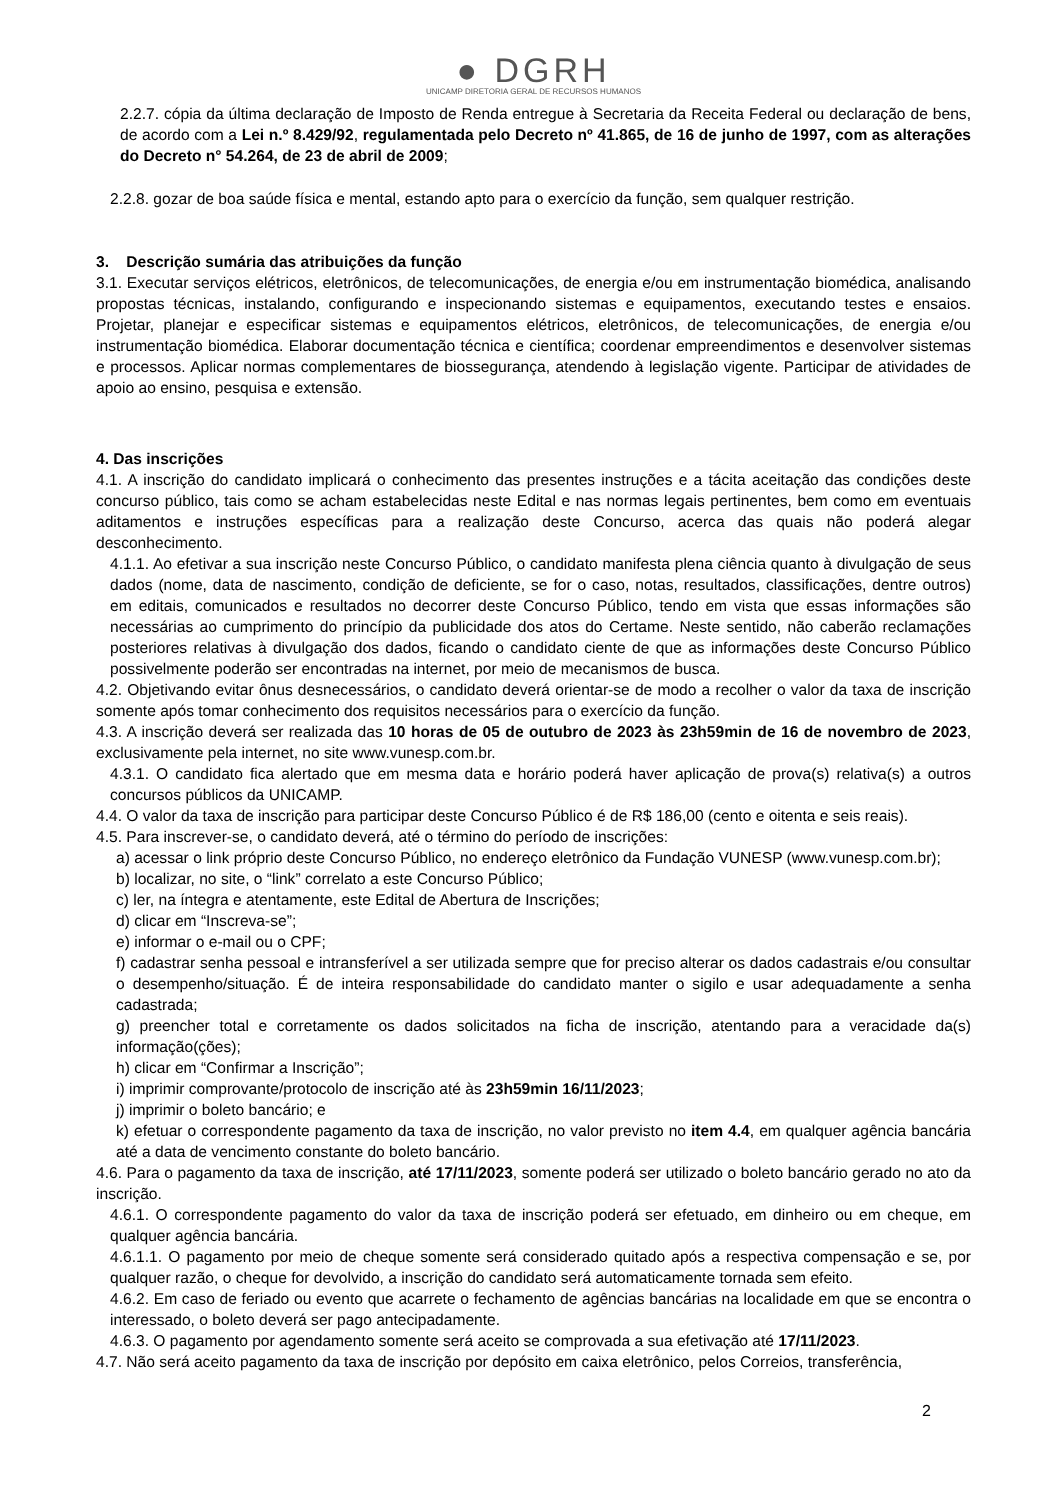● DGRH
UNICAMP DIRETORIA GERAL DE RECURSOS HUMANOS
2.2.7. cópia da última declaração de Imposto de Renda entregue à Secretaria da Receita Federal ou declaração de bens, de acordo com a Lei n.º 8.429/92, regulamentada pelo Decreto nº 41.865, de 16 de junho de 1997, com as alterações do Decreto n° 54.264, de 23 de abril de 2009;
2.2.8. gozar de boa saúde física e mental, estando apto para o exercício da função, sem qualquer restrição.
3. Descrição sumária das atribuições da função
3.1. Executar serviços elétricos, eletrônicos, de telecomunicações, de energia e/ou em instrumentação biomédica, analisando propostas técnicas, instalando, configurando e inspecionando sistemas e equipamentos, executando testes e ensaios. Projetar, planejar e especificar sistemas e equipamentos elétricos, eletrônicos, de telecomunicações, de energia e/ou instrumentação biomédica. Elaborar documentação técnica e científica; coordenar empreendimentos e desenvolver sistemas e processos. Aplicar normas complementares de biossegurança, atendendo à legislação vigente. Participar de atividades de apoio ao ensino, pesquisa e extensão.
4. Das inscrições
4.1. A inscrição do candidato implicará o conhecimento das presentes instruções e a tácita aceitação das condições deste concurso público, tais como se acham estabelecidas neste Edital e nas normas legais pertinentes, bem como em eventuais aditamentos e instruções específicas para a realização deste Concurso, acerca das quais não poderá alegar desconhecimento.
4.1.1. Ao efetivar a sua inscrição neste Concurso Público, o candidato manifesta plena ciência quanto à divulgação de seus dados (nome, data de nascimento, condição de deficiente, se for o caso, notas, resultados, classificações, dentre outros) em editais, comunicados e resultados no decorrer deste Concurso Público, tendo em vista que essas informações são necessárias ao cumprimento do princípio da publicidade dos atos do Certame. Neste sentido, não caberão reclamações posteriores relativas à divulgação dos dados, ficando o candidato ciente de que as informações deste Concurso Público possivelmente poderão ser encontradas na internet, por meio de mecanismos de busca.
4.2. Objetivando evitar ônus desnecessários, o candidato deverá orientar-se de modo a recolher o valor da taxa de inscrição somente após tomar conhecimento dos requisitos necessários para o exercício da função.
4.3. A inscrição deverá ser realizada das 10 horas de 05 de outubro de 2023 às 23h59min de 16 de novembro de 2023, exclusivamente pela internet, no site www.vunesp.com.br.
4.3.1. O candidato fica alertado que em mesma data e horário poderá haver aplicação de prova(s) relativa(s) a outros concursos públicos da UNICAMP.
4.4. O valor da taxa de inscrição para participar deste Concurso Público é de R$ 186,00 (cento e oitenta e seis reais).
4.5. Para inscrever-se, o candidato deverá, até o término do período de inscrições:
a) acessar o link próprio deste Concurso Público, no endereço eletrônico da Fundação VUNESP (www.vunesp.com.br);
b) localizar, no site, o “link” correlato a este Concurso Público;
c) ler, na íntegra e atentamente, este Edital de Abertura de Inscrições;
d) clicar em “Inscreva-se”;
e) informar o e-mail ou o CPF;
f) cadastrar senha pessoal e intransferível a ser utilizada sempre que for preciso alterar os dados cadastrais e/ou consultar o desempenho/situação. É de inteira responsabilidade do candidato manter o sigilo e usar adequadamente a senha cadastrada;
g) preencher total e corretamente os dados solicitados na ficha de inscrição, atentando para a veracidade da(s) informação(ções);
h) clicar em “Confirmar a Inscrição”;
i) imprimir comprovante/protocolo de inscrição até às 23h59min 16/11/2023;
j) imprimir o boleto bancário; e
k) efetuar o correspondente pagamento da taxa de inscrição, no valor previsto no item 4.4, em qualquer agência bancária até a data de vencimento constante do boleto bancário.
4.6. Para o pagamento da taxa de inscrição, até 17/11/2023, somente poderá ser utilizado o boleto bancário gerado no ato da inscrição.
4.6.1. O correspondente pagamento do valor da taxa de inscrição poderá ser efetuado, em dinheiro ou em cheque, em qualquer agência bancária.
4.6.1.1. O pagamento por meio de cheque somente será considerado quitado após a respectiva compensação e se, por qualquer razão, o cheque for devolvido, a inscrição do candidato será automaticamente tornada sem efeito.
4.6.2. Em caso de feriado ou evento que acarrete o fechamento de agências bancárias na localidade em que se encontra o interessado, o boleto deverá ser pago antecipadamente.
4.6.3. O pagamento por agendamento somente será aceito se comprovada a sua efetivação até 17/11/2023.
4.7. Não será aceito pagamento da taxa de inscrição por depósito em caixa eletrônico, pelos Correios, transferência,
2